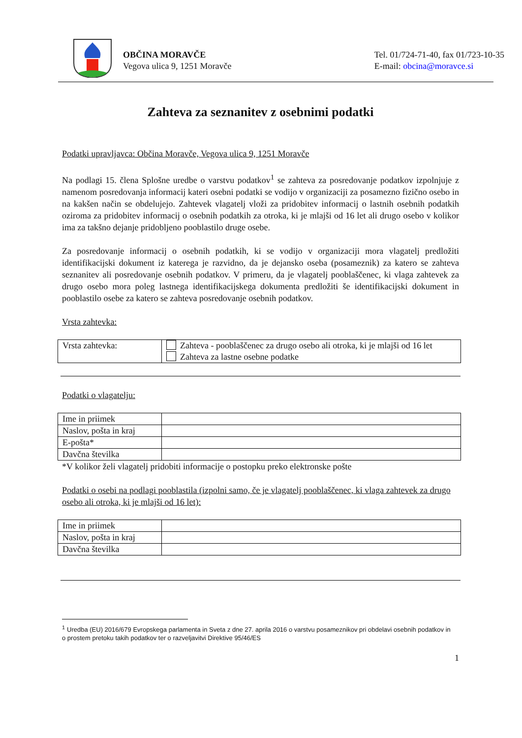OBČINA MORAVČE
Vegova ulica 9, 1251 Moravče
Tel. 01/724-71-40, fax 01/723-10-35
E-mail: obcina@moravce.si
Zahteva za seznanitev z osebnimi podatki
Podatki upravljavca: Občina Moravče, Vegova ulica 9, 1251 Moravče
Na podlagi 15. člena Splošne uredbe o varstvu podatkov<sup>1</sup> se zahteva za posredovanje podatkov izpolnjuje z namenom posredovanja informacij kateri osebni podatki se vodijo v organizaciji za posamezno fizično osebo in na kakšen način se obdelujejo. Zahtevek vlagatelj vloži za pridobitev informacij o lastnih osebnih podatkih oziroma za pridobitev informacij o osebnih podatkih za otroka, ki je mlajši od 16 let ali drugo osebo v kolikor ima za takšno dejanje pridobljeno pooblastilo druge osebe.
Za posredovanje informacij o osebnih podatkih, ki se vodijo v organizaciji mora vlagatelj predložiti identifikacijski dokument iz katerega je razvidno, da je dejansko oseba (posameznik) za katero se zahteva seznanitev ali posredovanje osebnih podatkov. V primeru, da je vlagatelj pooblaščenec, ki vlaga zahtevek za drugo osebo mora poleg lastnega identifikacijskega dokumenta predložiti še identifikacijski dokument in pooblastilo osebe za katero se zahteva posredovanje osebnih podatkov.
Vrsta zahtevka:
| Vrsta zahtevka: | Zahteva - pooblaščenec za drugo osebo ali otroka, ki je mlajši od 16 let Zahteva za lastne osebne podatke |
Podatki o vlagatelju:
| Ime in priimek | |
| Naslov, pošta in kraj | |
| E-pošta* | |
| Davčna številka | |
*V kolikor želi vlagatelj pridobiti informacije o postopku preko elektronske pošte
Podatki o osebi na podlagi pooblastila (izpolni samo, če je vlagatelj pooblaščenec, ki vlaga zahtevek za drugo osebo ali otroka, ki je mlajši od 16 let):
| Ime in priimek | |
| Naslov, pošta in kraj | |
| Davčna številka | |
<sup>1</sup>
Uredba (EU) 2016/679 Evropskega parlamenta in Sveta z dne 27. aprila 2016 o varstvu posameznikov pri obdelavi osebnih podatkov in
o prostem pretoku takih podatkov ter o razveljavitvi Direktive 95/46/ES
1